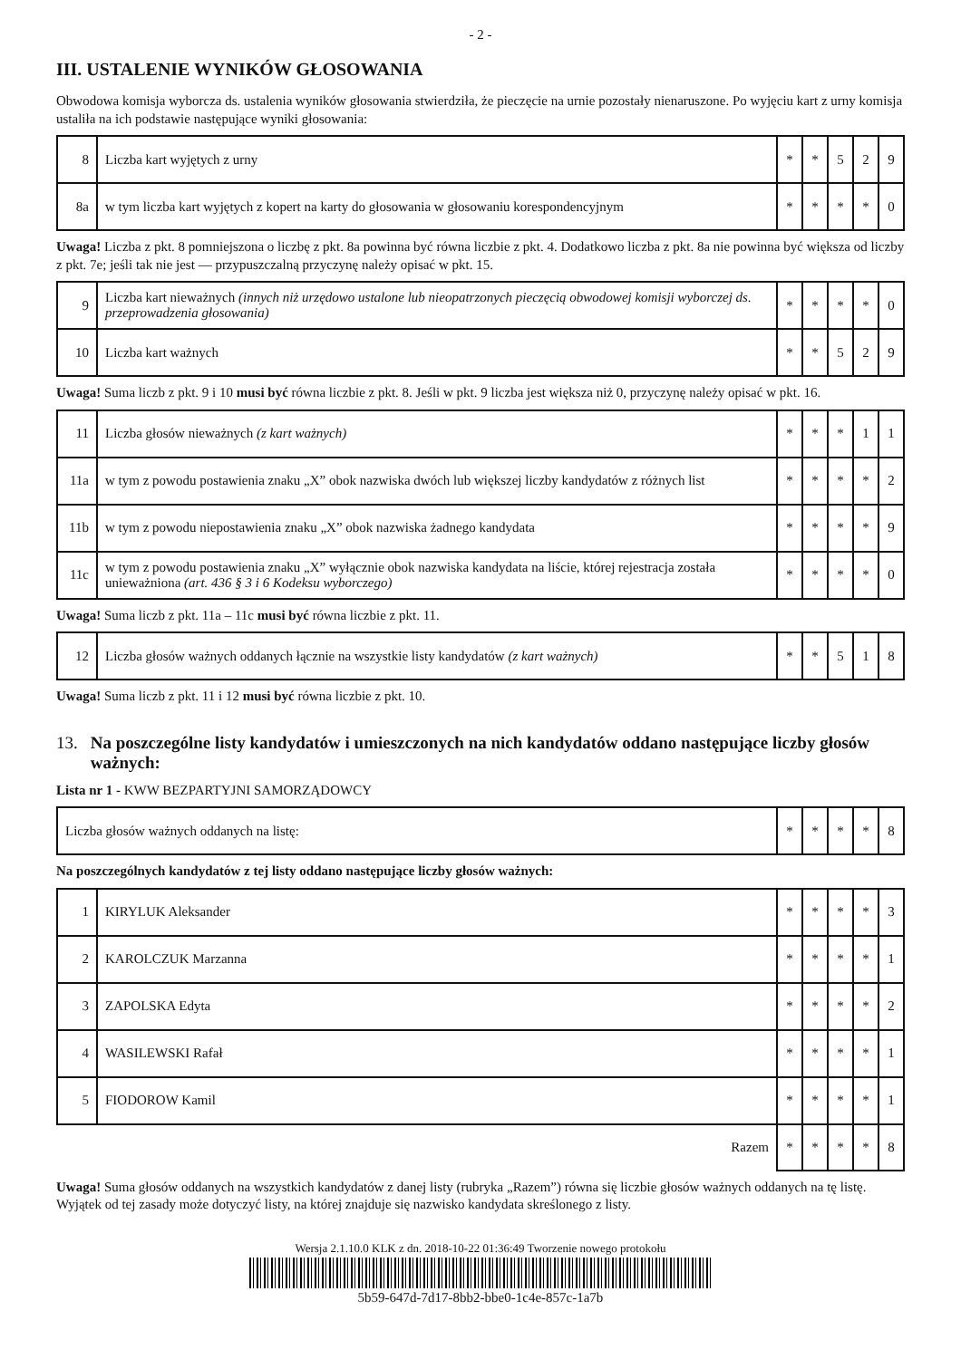- 2 -
III. USTALENIE WYNIKÓW GŁOSOWANIA
Obwodowa komisja wyborcza ds. ustalenia wyników głosowania stwierdziła, że pieczęcie na urnie pozostały nienaruszone. Po wyjęciu kart z urny komisja ustaliła na ich podstawie następujące wyniki głosowania:
| 8 | Liczba kart wyjętych z urny | * | * | 5 | 2 | 9 |
| 8a | w tym liczba kart wyjętych z kopert na karty do głosowania w głosowaniu korespondencyjnym | * | * | * | * | 0 |
Uwaga! Liczba z pkt. 8 pomniejszona o liczbę z pkt. 8a powinna być równa liczbie z pkt. 4. Dodatkowo liczba z pkt. 8a nie powinna być większa od liczby z pkt. 7e; jeśli tak nie jest — przypuszczalną przyczynę należy opisać w pkt. 15.
| 9 | Liczba kart nieważnych (innych niż urzędowo ustalone lub nieopatrzonych pieczęcią obwodowej komisji wyborczej ds. przeprowadzenia głosowania) | * | * | * | * | 0 |
| 10 | Liczba kart ważnych | * | * | 5 | 2 | 9 |
Uwaga! Suma liczb z pkt. 9 i 10 musi być równa liczbie z pkt. 8. Jeśli w pkt. 9 liczba jest większa niż 0, przyczynę należy opisać w pkt. 16.
| 11 | Liczba głosów nieważnych (z kart ważnych) | * | * | * | 1 | 1 |
| 11a | w tym z powodu postawienia znaku „X” obok nazwiska dwóch lub większej liczby kandydatów z różnych list | * | * | * | * | 2 |
| 11b | w tym z powodu niepostawienia znaku „X” obok nazwiska żadnego kandydata | * | * | * | * | 9 |
| 11c | w tym z powodu postawienia znaku „X” wyłącznie obok nazwiska kandydata na liście, której rejestracja została unieważniona (art. 436 § 3 i 6 Kodeksu wyborczego) | * | * | * | * | 0 |
Uwaga! Suma liczb z pkt. 11a – 11c musi być równa liczbie z pkt. 11.
| 12 | Liczba głosów ważnych oddanych łącznie na wszystkie listy kandydatów (z kart ważnych) | * | * | 5 | 1 | 8 |
Uwaga! Suma liczb z pkt. 11 i 12 musi być równa liczbie z pkt. 10.
13. Na poszczególne listy kandydatów i umieszczonych na nich kandydatów oddano następujące liczby głosów ważnych:
Lista nr 1 - KWW BEZPARTYJNI SAMORZĄDOWCY
| Liczba głosów ważnych oddanych na listę: | * | * | * | * | 8 |
Na poszczególnych kandydatów z tej listy oddano następujące liczby głosów ważnych:
| 1 | KIRYLUK Aleksander | * | * | * | * | 3 |
| 2 | KAROLCZUK Marzanna | * | * | * | * | 1 |
| 3 | ZAPOLSKA Edyta | * | * | * | * | 2 |
| 4 | WASILEWSKI Rafał | * | * | * | * | 1 |
| 5 | FIODOROW Kamil | * | * | * | * | 1 |
| Razem | | * | * | * | * | 8 |
Uwaga! Suma głosów oddanych na wszystkich kandydatów z danej listy (rubryka „Razem”) równa się liczbie głosów ważnych oddanych na tę listę. Wyjątek od tej zasady może dotyczyć listy, na której znajduje się nazwisko kandydata skreślonego z listy.
Wersja 2.1.10.0 KLK z dn. 2018-10-22 01:36:49 Tworzenie nowego protokołu
5b59-647d-7d17-8bb2-bbe0-1c4e-857c-1a7b